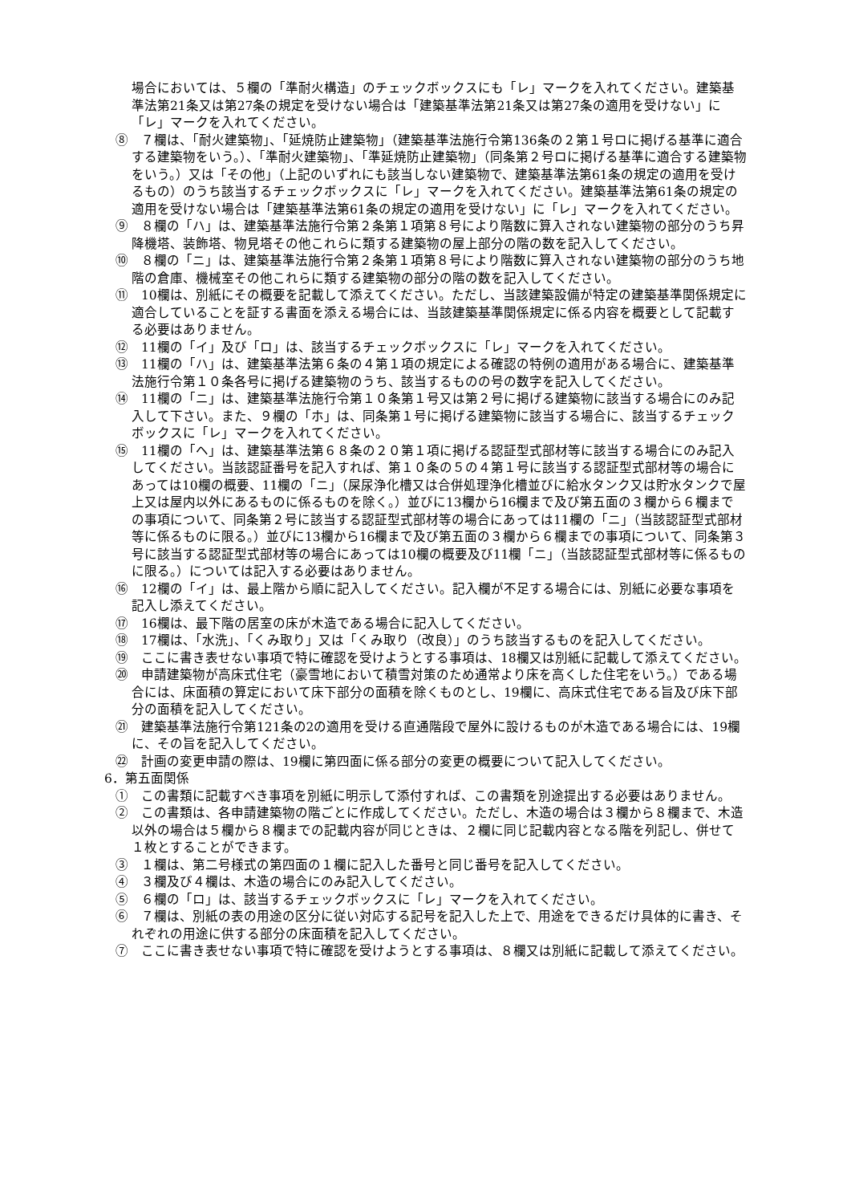場合においては、５欄の「準耐火構造」のチェックボックスにも「レ」マークを入れてください。建築基準法第21条又は第27条の規定を受けない場合は「建築基準法第21条又は第27条の適用を受けない」に「レ」マークを入れてください。
⑧　７欄は、「耐火建築物」、「延焼防止建築物」（建築基準法施行令第136条の２第１号ロに掲げる基準に適合する建築物をいう。）、「準耐火建築物」、「準延焼防止建築物」（同条第２号ロに掲げる基準に適合する建築物をいう。）又は「その他」（上記のいずれにも該当しない建築物で、建築基準法第61条の規定の適用を受けるもの）のうち該当するチェックボックスに「レ」マークを入れてください。建築基準法第61条の規定の適用を受けない場合は「建築基準法第61条の規定の適用を受けない」に「レ」マークを入れてください。
⑨　８欄の「ハ」は、建築基準法施行令第２条第１項第８号により階数に算入されない建築物の部分のうち昇降機塔、装飾塔、物見塔その他これらに類する建築物の屋上部分の階の数を記入してください。
⑩　８欄の「ニ」は、建築基準法施行令第２条第１項第８号により階数に算入されない建築物の部分のうち地階の倉庫、機械室その他これらに類する建築物の部分の階の数を記入してください。
⑪　10欄は、別紙にその概要を記載して添えてください。ただし、当該建築設備が特定の建築基準関係規定に適合していることを証する書面を添える場合には、当該建築基準関係規定に係る内容を概要として記載する必要はありません。
⑫　11欄の「イ」及び「ロ」は、該当するチェックボックスに「レ」マークを入れてください。
⑬　11欄の「ハ」は、建築基準法第６条の４第１項の規定による確認の特例の適用がある場合に、建築基準法施行令第１０条各号に掲げる建築物のうち、該当するものの号の数字を記入してください。
⑭　11欄の「ニ」は、建築基準法施行令第１０条第１号又は第２号に掲げる建築物に該当する場合にのみ記入して下さい。また、９欄の「ホ」は、同条第１号に掲げる建築物に該当する場合に、該当するチェックボックスに「レ」マークを入れてください。
⑮　11欄の「ヘ」は、建築基準法第６８条の２０第１項に掲げる認証型式部材等に該当する場合にのみ記入してください。当該認証番号を記入すれば、第１０条の５の４第１号に該当する認証型式部材等の場合にあっては10欄の概要、11欄の「ニ」（屎尿浄化槽又は合併処理浄化槽並びに給水タンク又は貯水タンクで屋上又は屋内以外にあるものに係るものを除く。）並びに13欄から16欄まで及び第五面の３欄から６欄までの事項について、同条第２号に該当する認証型式部材等の場合にあっては11欄の「ニ」（当該認証型式部材等に係るものに限る。）並びに13欄から16欄まで及び第五面の３欄から６欄までの事項について、同条第３号に該当する認証型式部材等の場合にあっては10欄の概要及び11欄「ニ」（当該認証型式部材等に係るものに限る。）については記入する必要はありません。
⑯　12欄の「イ」は、最上階から順に記入してください。記入欄が不足する場合には、別紙に必要な事項を記入し添えてください。
⑰　16欄は、最下階の居室の床が木造である場合に記入してください。
⑱　17欄は、「水洗」、「くみ取り」又は「くみ取り（改良）」のうち該当するものを記入してください。
⑲　ここに書き表せない事項で特に確認を受けようとする事項は、18欄又は別紙に記載して添えてください。
⑳　申請建築物が高床式住宅（豪雪地において積雪対策のため通常より床を高くした住宅をいう。）である場合には、床面積の算定において床下部分の面積を除くものとし、19欄に、高床式住宅である旨及び床下部分の面積を記入してください。
㉑　建築基準法施行令第121条の2の適用を受ける直通階段で屋外に設けるものが木造である場合には、19欄に、その旨を記入してください。
㉒　計画の変更申請の際は、19欄に第四面に係る部分の変更の概要について記入してください。
6．第五面関係
①　この書類に記載すべき事項を別紙に明示して添付すれば、この書類を別途提出する必要はありません。
②　この書類は、各申請建築物の階ごとに作成してください。ただし、木造の場合は３欄から８欄まで、木造以外の場合は５欄から８欄までの記載内容が同じときは、２欄に同じ記載内容となる階を列記し、併せて１枚とすることができます。
③　１欄は、第二号様式の第四面の１欄に記入した番号と同じ番号を記入してください。
④　３欄及び４欄は、木造の場合にのみ記入してください。
⑤　６欄の「ロ」は、該当するチェックボックスに「レ」マークを入れてください。
⑥　７欄は、別紙の表の用途の区分に従い対応する記号を記入した上で、用途をできるだけ具体的に書き、それぞれの用途に供する部分の床面積を記入してください。
⑦　ここに書き表せない事項で特に確認を受けようとする事項は、８欄又は別紙に記載して添えてください。